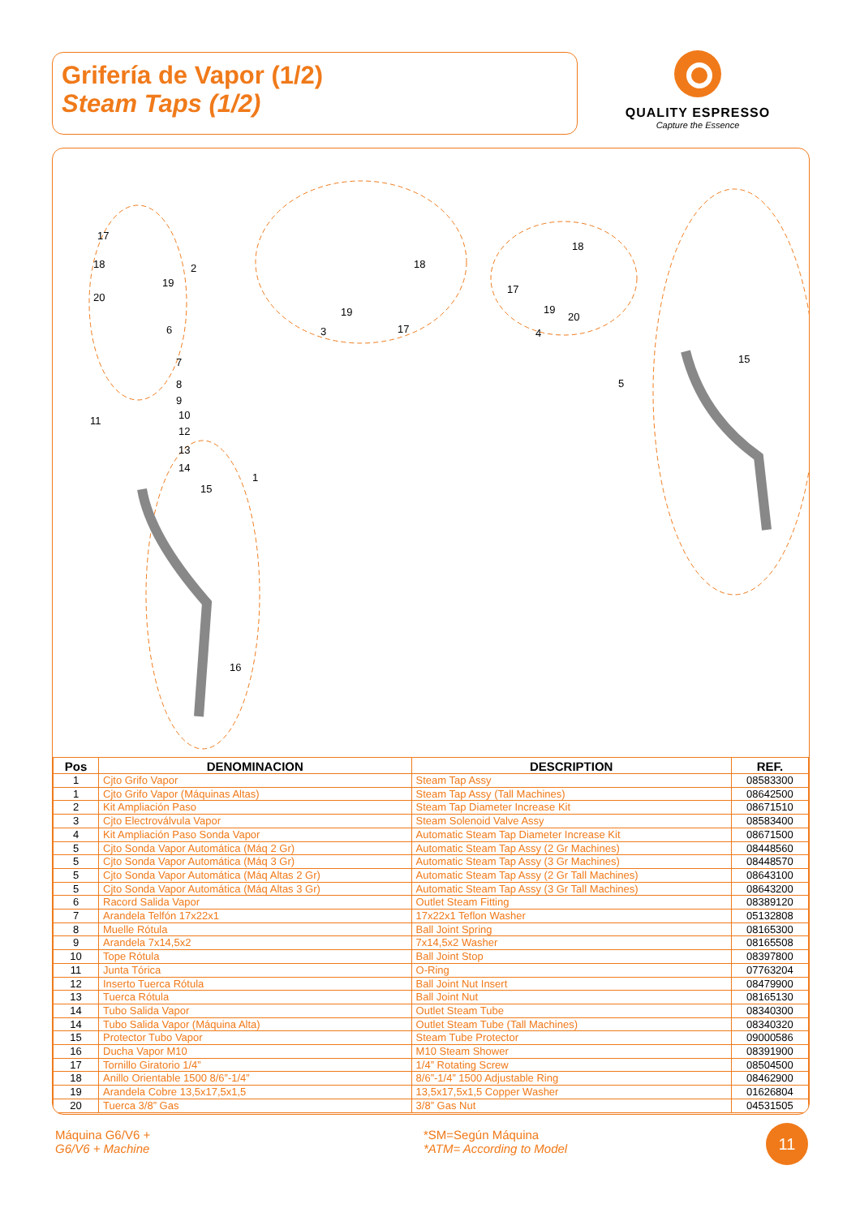Grifería de Vapor (1/2)
Steam Taps (1/2)
QUALITY ESPRESSO
Capture the Essence
17
18
2
19
20
6
7
8
9
10
11
12
13
14
15
1
16
3
19
17
18
4
17
18
19
20
5
15
| Pos | DENOMINACION | DESCRIPTION | REF. |
| --- | --- | --- | --- |
| 1 | Cjto Grifo Vapor | Steam Tap Assy | 08583300 |
| 1 | Cjto Grifo Vapor (Máquinas Altas) | Steam Tap Assy (Tall Machines) | 08642500 |
| 2 | Kit Ampliación Paso | Steam Tap Diameter Increase Kit | 08671510 |
| 3 | Cjto Electroválvula Vapor | Steam Solenoid Valve Assy | 08583400 |
| 4 | Kit Ampliación Paso Sonda Vapor | Automatic Steam Tap Diameter Increase Kit | 08671500 |
| 5 | Cjto Sonda Vapor Automática (Máq 2 Gr) | Automatic Steam Tap Assy (2 Gr Machines) | 08448560 |
| 5 | Cjto Sonda Vapor Automática (Máq 3 Gr) | Automatic Steam Tap Assy (3 Gr Machines) | 08448570 |
| 5 | Cjto Sonda Vapor Automática (Máq Altas 2 Gr) | Automatic Steam Tap Assy (2 Gr Tall Machines) | 08643100 |
| 5 | Cjto Sonda Vapor Automática (Máq Altas 3 Gr) | Automatic Steam Tap Assy (3 Gr Tall Machines) | 08643200 |
| 6 | Racord Salida Vapor | Outlet Steam Fitting | 08389120 |
| 7 | Arandela Telfón 17x22x1 | 17x22x1 Teflon Washer | 05132808 |
| 8 | Muelle Rótula | Ball Joint Spring | 08165300 |
| 9 | Arandela 7x14,5x2 | 7x14,5x2 Washer | 08165508 |
| 10 | Tope Rótula | Ball Joint Stop | 08397800 |
| 11 | Junta Tórica | O-Ring | 07763204 |
| 12 | Inserto Tuerca Rótula | Ball Joint Nut Insert | 08479900 |
| 13 | Tuerca Rótula | Ball Joint Nut | 08165130 |
| 14 | Tubo Salida Vapor | Outlet Steam Tube | 08340300 |
| 14 | Tubo Salida Vapor (Máquina Alta) | Outlet Steam Tube (Tall Machines) | 08340320 |
| 15 | Protector Tubo Vapor | Steam Tube Protector | 09000586 |
| 16 | Ducha Vapor M10 | M10 Steam Shower | 08391900 |
| 17 | Tornillo Giratorio 1/4” | 1/4” Rotating Screw | 08504500 |
| 18 | Anillo Orientable 1500 8/6”-1/4” | 8/6”-1/4” 1500 Adjustable Ring | 08462900 |
| 19 | Arandela Cobre 13,5x17,5x1,5 | 13,5x17,5x1,5 Copper Washer | 01626804 |
| 20 | Tuerca 3/8” Gas | 3/8” Gas Nut | 04531505 |
Máquina G6/V6 +
G6/V6 + Machine
*SM=Según Máquina
*ATM= According to Model
11